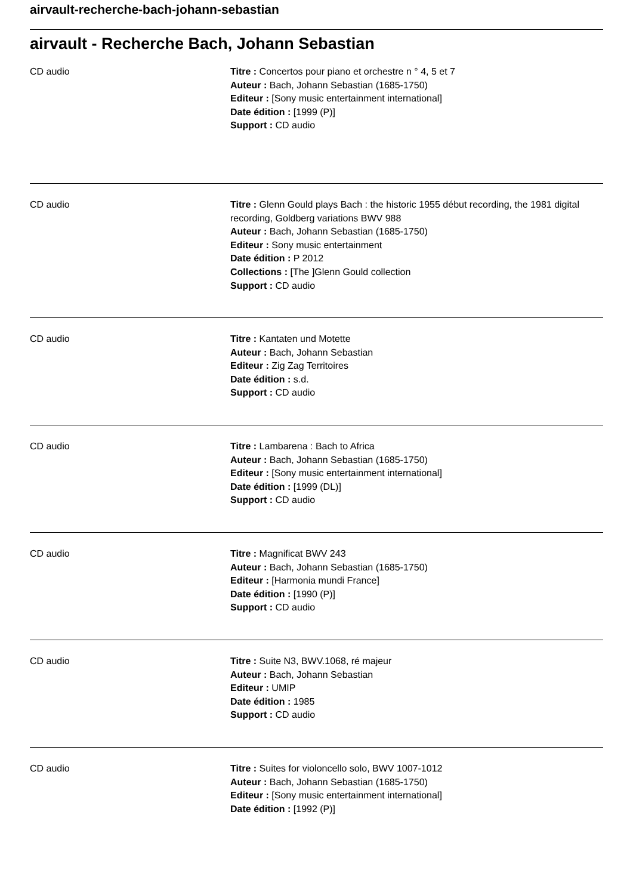airvault-recherche-bach-johann-sebastian
airvault - Recherche Bach, Johann Sebastian
CD audio Titre : Concertos pour piano et orchestre n ° 4, 5 et 7
Auteur : Bach, Johann Sebastian (1685-1750)
Editeur : [Sony music entertainment international]
Date édition : [1999 (P)]
Support : CD audio
CD audio Titre : Glenn Gould plays Bach : the historic 1955 début recording, the 1981 digital recording, Goldberg variations BWV 988
Auteur : Bach, Johann Sebastian (1685-1750)
Editeur : Sony music entertainment
Date édition : P 2012
Collections : [The ]Glenn Gould collection
Support : CD audio
CD audio Titre : Kantaten und Motette
Auteur : Bach, Johann Sebastian
Editeur : Zig Zag Territoires
Date édition : s.d.
Support : CD audio
CD audio Titre : Lambarena : Bach to Africa
Auteur : Bach, Johann Sebastian (1685-1750)
Editeur : [Sony music entertainment international]
Date édition : [1999 (DL)]
Support : CD audio
CD audio Titre : Magnificat BWV 243
Auteur : Bach, Johann Sebastian (1685-1750)
Editeur : [Harmonia mundi France]
Date édition : [1990 (P)]
Support : CD audio
CD audio Titre : Suite N3, BWV.1068, ré majeur
Auteur : Bach, Johann Sebastian
Editeur : UMIP
Date édition : 1985
Support : CD audio
CD audio Titre : Suites for violoncello solo, BWV 1007-1012
Auteur : Bach, Johann Sebastian (1685-1750)
Editeur : [Sony music entertainment international]
Date édition : [1992 (P)]